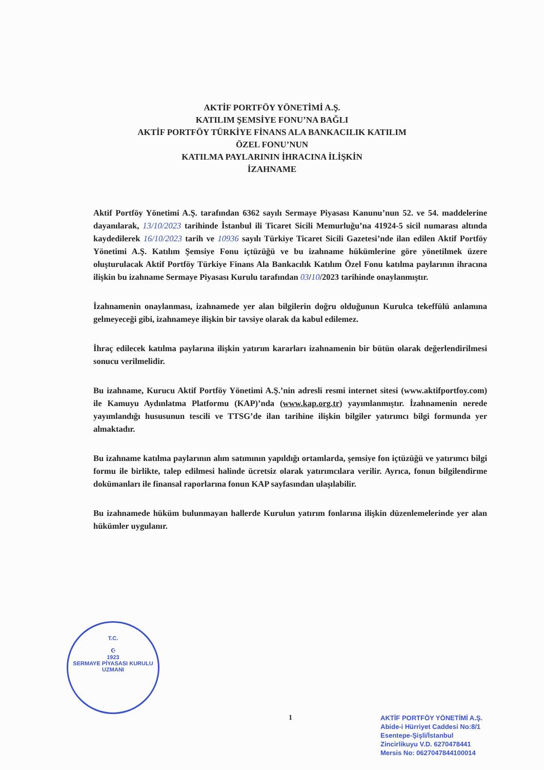AKTİF PORTFÖY YÖNETİMİ A.Ş.
KATILIM ŞEMSİYE FONU’NA BAĞLI
AKTİF PORTFÖY TÜRKİYE FİNANS ALA BANKACILIK KATILIM
ÖZEL FONU’NUN
KATILMA PAYLARININ İHRACINA İLİŞKİN
İZAHNAME
Aktif Portföy Yönetimi A.Ş. tarafından 6362 sayılı Sermaye Piyasası Kanunu’nun 52. ve 54. maddelerine dayanılarak, 13/10/2023 tarihinde İstanbul ili Ticaret Sicili Memurluğu’na 41924-5 sicil numarası altında kaydedilerek 16/10/2023 tarih ve 10936 sayılı Türkiye Ticaret Sicili Gazetesi’nde ilan edilen Aktif Portföy Yönetimi A.Ş. Katılım Şemsiye Fonu içtüzüğü ve bu izahname hükümlerine göre yönetilmek üzere oluşturulacak Aktif Portföy Türkiye Finans Ala Bankacılık Katılım Özel Fonu katılma paylarının ihracına ilişkin bu izahname Sermaye Piyasası Kurulu tarafından 03/10/2023 tarihinde onaylanmıştır.
İzahnamenin onaylanması, izahnamede yer alan bilgilerin doğru olduğunun Kurulca tekeffülü anlamına gelmeyeceği gibi, izahnameye ilişkin bir tavsiye olarak da kabul edilemez.
İhraç edilecek katılma paylarına ilişkin yatırım kararları izahnamenin bir bütün olarak değerlendirilmesi sonucu verilmelidir.
Bu izahname, Kurucu Aktif Portföy Yönetimi A.Ş.’nin adresli resmi internet sitesi (www.aktifportfoy.com) ile Kamuyu Aydınlatma Platformu (KAP)’nda (www.kap.org.tr) yayımlanmıştır. İzahnamenin nerede yayımlandığı hususunun tescili ve TTSG’de ilan tarihine ilişkin bilgiler yatırımcı bilgi formunda yer almaktadır.
Bu izahname katılma paylarının alım satımının yapıldığı ortamlarda, şemsiye fon içtüzüğü ve yatırımcı bilgi formu ile birlikte, talep edilmesi halinde ücretsiz olarak yatırımcılara verilir. Ayrıca, fonun bilgilendirme dokümanları ile finansal raporlarına fonun KAP sayfasından ulaşılabilir.
Bu izahnamede hüküm bulunmayan hallerde Kurulun yatırım fonlarına ilişkin düzenlemelerinde yer alan hükümler uygulanır.
T.C.
☪
1923
SERMAYE PİYASASI KURULU
UZMANI
1
AKTİF PORTFÖY YÖNETİMİ A.Ş.
Abide-i Hürriyet Caddesi No:8/1
Esentepe-Şişli/İstanbul
Zincirlikuyu V.D. 6270478441
Mersis No: 0627047844100014